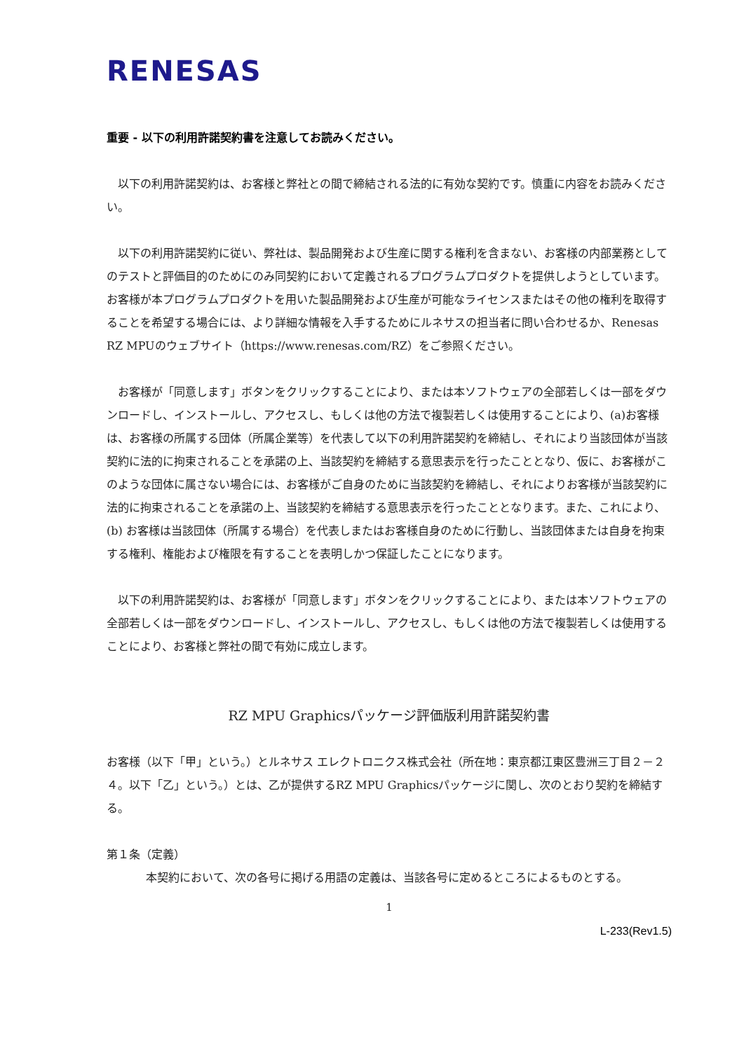RENESAS
重要 - 以下の利用許諾契約書を注意してお読みください。
　以下の利用許諾契約は、お客様と弊社との間で締結される法的に有効な契約です。慎重に内容をお読みください。
　以下の利用許諾契約に従い、弊社は、製品開発および生産に関する権利を含まない、お客様の内部業務としてのテストと評価目的のためにのみ同契約において定義されるプログラムプロダクトを提供しようとしています。お客様が本プログラムプロダクトを用いた製品開発および生産が可能なライセンスまたはその他の権利を取得することを希望する場合には、より詳細な情報を入手するためにルネサスの担当者に問い合わせるか、Renesas RZ MPUのウェブサイト（https://www.renesas.com/RZ）をご参照ください。
　お客様が「同意します」ボタンをクリックすることにより、または本ソフトウェアの全部若しくは一部をダウンロードし、インストールし、アクセスし、もしくは他の方法で複製若しくは使用することにより、(a)お客様は、お客様の所属する団体（所属企業等）を代表して以下の利用許諾契約を締結し、それにより当該団体が当該契約に法的に拘束されることを承諾の上、当該契約を締結する意思表示を行ったこととなり、仮に、お客様がこのような団体に属さない場合には、お客様がご自身のために当該契約を締結し、それによりお客様が当該契約に法的に拘束されることを承諾の上、当該契約を締結する意思表示を行ったこととなります。また、これにより、(b) お客様は当該団体（所属する場合）を代表しまたはお客様自身のために行動し、当該団体または自身を拘束する権利、権能および権限を有することを表明しかつ保証したことになります。
　以下の利用許諾契約は、お客様が「同意します」ボタンをクリックすることにより、または本ソフトウェアの全部若しくは一部をダウンロードし、インストールし、アクセスし、もしくは他の方法で複製若しくは使用することにより、お客様と弊社の間で有効に成立します。
RZ MPU Graphicsパッケージ評価版利用許諾契約書
お客様（以下「甲」という。）とルネサス エレクトロニクス株式会社（所在地：東京都江東区豊洲三丁目２－２４。以下「乙」という。）とは、乙が提供するRZ MPU Graphicsパッケージに関し、次のとおり契約を締結する。
第１条（定義）
本契約において、次の各号に掲げる用語の定義は、当該各号に定めるところによるものとする。
1
L-233(Rev1.5)